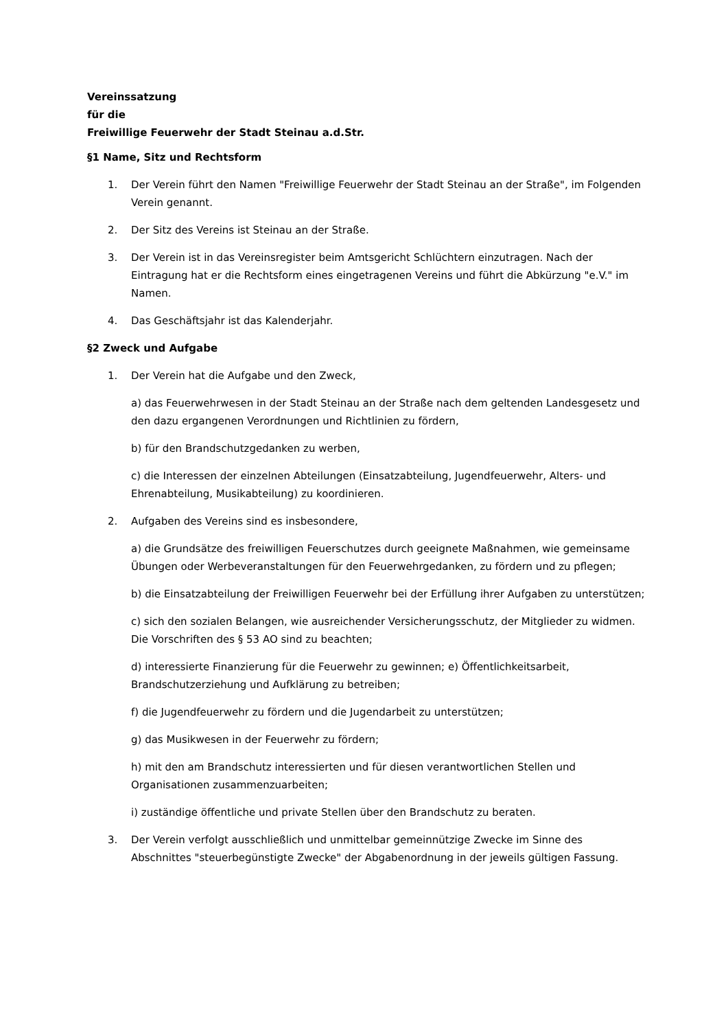Vereinssatzung
für die
Freiwillige Feuerwehr der Stadt Steinau a.d.Str.
§1 Name, Sitz und Rechtsform
1. Der Verein führt den Namen "Freiwillige Feuerwehr der Stadt Steinau an der Straße", im Folgenden Verein genannt.
2. Der Sitz des Vereins ist Steinau an der Straße.
3. Der Verein ist in das Vereinsregister beim Amtsgericht Schlüchtern einzutragen. Nach der Eintragung hat er die Rechtsform eines eingetragenen Vereins und führt die Abkürzung "e.V." im Namen.
4. Das Geschäftsjahr ist das Kalenderjahr.
§2 Zweck und Aufgabe
1. Der Verein hat die Aufgabe und den Zweck,
a) das Feuerwehrwesen in der Stadt Steinau an der Straße nach dem geltenden Landesgesetz und den dazu ergangenen Verordnungen und Richtlinien zu fördern,
b) für den Brandschutzgedanken zu werben,
c) die Interessen der einzelnen Abteilungen (Einsatzabteilung, Jugendfeuerwehr, Alters- und Ehrenabteilung, Musikabteilung) zu koordinieren.
2. Aufgaben des Vereins sind es insbesondere,
a) die Grundsätze des freiwilligen Feuerschutzes durch geeignete Maßnahmen, wie gemeinsame Übungen oder Werbeveranstaltungen für den Feuerwehrgedanken, zu fördern und zu pflegen;
b) die Einsatzabteilung der Freiwilligen Feuerwehr bei der Erfüllung ihrer Aufgaben zu unterstützen;
c) sich den sozialen Belangen, wie ausreichender Versicherungsschutz, der Mitglieder zu widmen. Die Vorschriften des § 53 AO sind zu beachten;
d) interessierte Finanzierung für die Feuerwehr zu gewinnen; e) Öffentlichkeitsarbeit, Brandschutzerziehung und Aufklärung zu betreiben;
f) die Jugendfeuerwehr zu fördern und die Jugendarbeit zu unterstützen;
g) das Musikwesen in der Feuerwehr zu fördern;
h) mit den am Brandschutz interessierten und für diesen verantwortlichen Stellen und Organisationen zusammenzuarbeiten;
i) zuständige öffentliche und private Stellen über den Brandschutz zu beraten.
3. Der Verein verfolgt ausschließlich und unmittelbar gemeinnützige Zwecke im Sinne des Abschnittes "steuerbegünstigte Zwecke" der Abgabenordnung in der jeweils gültigen Fassung.